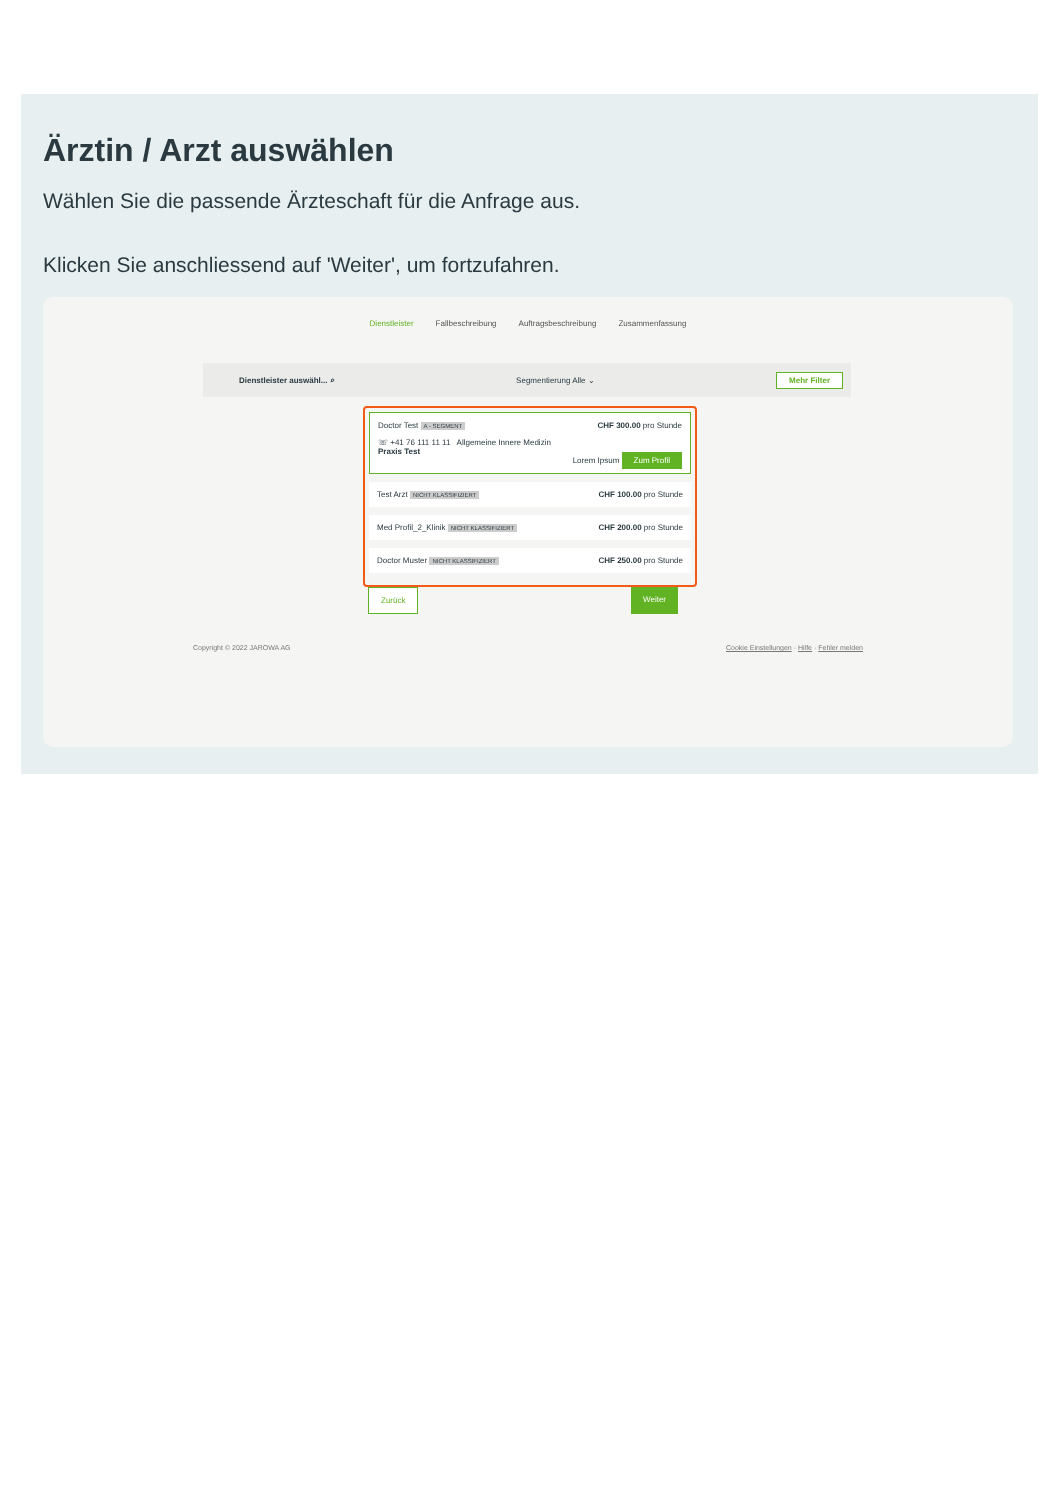Ärztin / Arzt auswählen
Wählen Sie die passende Ärzteschaft für die Anfrage aus.
Klicken Sie anschliessend auf 'Weiter', um fortzufahren.
Dienstleister Fallbeschreibung Auftragsbeschreibung Zusammenfassung
Dienstleister auswähl... ⌕ Segmentierung Alle ⌄ Mehr Filter
Doctor Test A - SEGMENT CHF 300.00 pro Stunde
☏ +41 76 111 11 11 Allgemeine Innere Medizin
Praxis Test
Lorem Ipsum Zum Profil
Test Arzt NICHT KLASSIFIZIERT CHF 100.00 pro Stunde
Med Profil_2_Klinik NICHT KLASSIFIZIERT CHF 200.00 pro Stunde
Doctor Muster NICHT KLASSIFIZIERT CHF 250.00 pro Stunde
Zurück Weiter
Copyright © 2022 JAROWA AG Cookie Einstellungen · Hilfe · Fehler melden